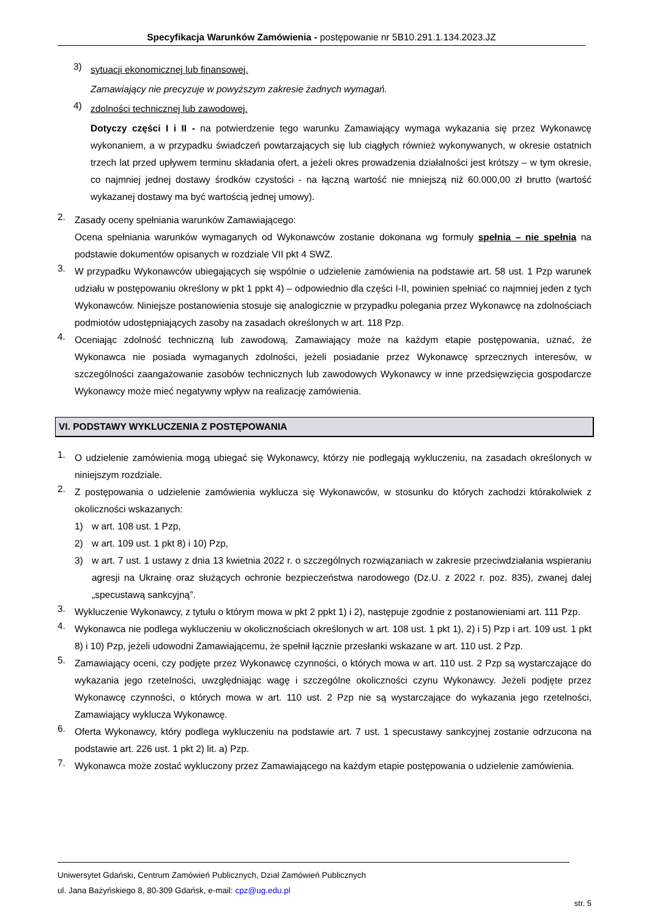Specyfikacja Warunków Zamówienia - postępowanie nr 5B10.291.1.134.2023.JZ
3) sytuacji ekonomicznej lub finansowej.
Zamawiający nie precyzuje w powyższym zakresie żadnych wymagań.
4) zdolności technicznej lub zawodowej.
Dotyczy części I i II - na potwierdzenie tego warunku Zamawiający wymaga wykazania się przez Wykonawcę wykonaniem, a w przypadku świadczeń powtarzających się lub ciągłych również wykonywanych, w okresie ostatnich trzech lat przed upływem terminu składania ofert, a jeżeli okres prowadzenia działalności jest krótszy – w tym okresie, co najmniej jednej dostawy środków czystości - na łączną wartość nie mniejszą niż 60.000,00 zł brutto (wartość wykazanej dostawy ma być wartością jednej umowy).
2. Zasady oceny spełniania warunków Zamawiającego:
Ocena spełniania warunków wymaganych od Wykonawców zostanie dokonana wg formuły spełnia – nie spełnia na podstawie dokumentów opisanych w rozdziale VII pkt 4 SWZ.
3. W przypadku Wykonawców ubiegających się wspólnie o udzielenie zamówienia na podstawie art. 58 ust. 1 Pzp warunek udziału w postępowaniu określony w pkt 1 ppkt 4) – odpowiednio dla części I-II, powinien spełniać co najmniej jeden z tych Wykonawców. Niniejsze postanowienia stosuje się analogicznie w przypadku polegania przez Wykonawcę na zdolnościach podmiotów udostępniających zasoby na zasadach określonych w art. 118 Pzp.
4. Oceniając zdolność techniczną lub zawodową, Zamawiający może na każdym etapie postępowania, uznać, że Wykonawca nie posiada wymaganych zdolności, jeżeli posiadanie przez Wykonawcę sprzecznych interesów, w szczególności zaangażowanie zasobów technicznych lub zawodowych Wykonawcy w inne przedsięwzięcia gospodarcze Wykonawcy może mieć negatywny wpływ na realizację zamówienia.
VI. PODSTAWY WYKLUCZENIA Z POSTĘPOWANIA
1. O udzielenie zamówienia mogą ubiegać się Wykonawcy, którzy nie podlegają wykluczeniu, na zasadach określonych w niniejszym rozdziale.
2. Z postępowania o udzielenie zamówienia wyklucza się Wykonawców, w stosunku do których zachodzi którakolwiek z okoliczności wskazanych:
1) w art. 108 ust. 1 Pzp,
2) w art. 109 ust. 1 pkt 8) i 10) Pzp,
3) w art. 7 ust. 1 ustawy z dnia 13 kwietnia 2022 r. o szczególnych rozwiązaniach w zakresie przeciwdziałania wspieraniu agresji na Ukrainę oraz służących ochronie bezpieczeństwa narodowego (Dz.U. z 2022 r. poz. 835), zwanej dalej „specustawą sankcyjną”.
3. Wykluczenie Wykonawcy, z tytułu o którym mowa w pkt 2 ppkt 1) i 2), następuje zgodnie z postanowieniami art. 111 Pzp.
4. Wykonawca nie podlega wykluczeniu w okolicznościach określonych w art. 108 ust. 1 pkt 1), 2) i 5) Pzp i art. 109 ust. 1 pkt 8) i 10) Pzp, jeżeli udowodni Zamawiającemu, że spełnił łącznie przesłanki wskazane w art. 110 ust. 2 Pzp.
5. Zamawiający oceni, czy podjęte przez Wykonawcę czynności, o których mowa w art. 110 ust. 2 Pzp są wystarczające do wykazania jego rzetelności, uwzględniając wagę i szczególne okoliczności czynu Wykonawcy. Jeżeli podjęte przez Wykonawcę czynności, o których mowa w art. 110 ust. 2 Pzp nie są wystarczające do wykazania jego rzetelności, Zamawiający wyklucza Wykonawcę.
6. Oferta Wykonawcy, który podlega wykluczeniu na podstawie art. 7 ust. 1 specustawy sankcyjnej zostanie odrzucona na podstawie art. 226 ust. 1 pkt 2) lit. a) Pzp.
7. Wykonawca może zostać wykluczony przez Zamawiającego na każdym etapie postępowania o udzielenie zamówienia.
Uniwersytet Gdański, Centrum Zamówień Publicznych, Dział Zamówień Publicznych
ul. Jana Bażyńskiego 8, 80-309 Gdańsk, e-mail: cpz@ug.edu.pl
str. 5